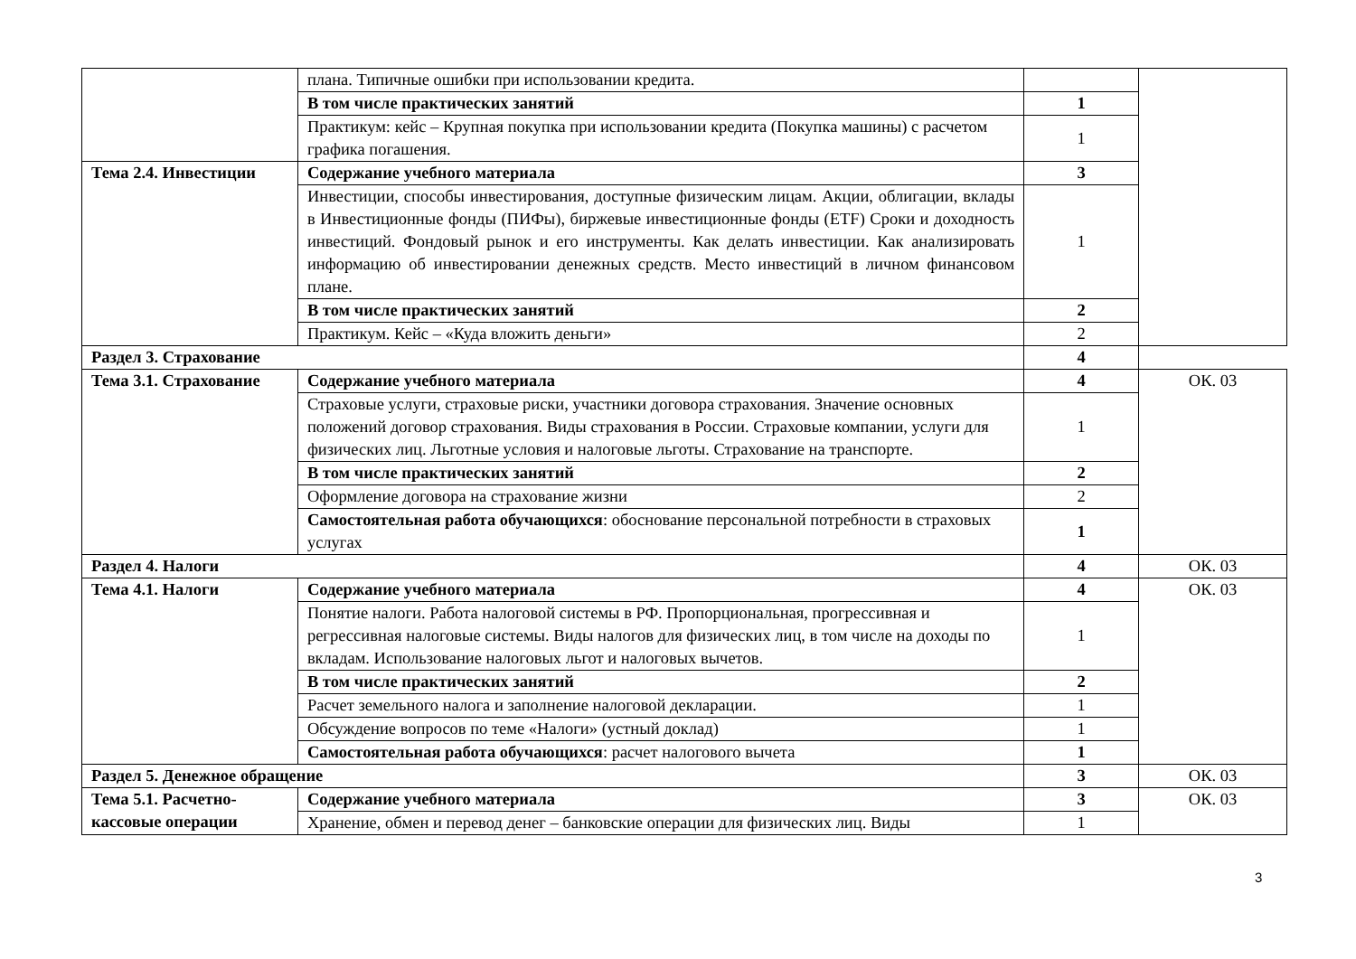| | плана. Типичные ошибки при использовании кредита. | | |
| | В том числе практических занятий | 1 | |
| | Практикум: кейс – Крупная покупка при использовании кредита (Покупка машины) с расчетом графика погашения. | 1 | |
| Тема 2.4. Инвестиции | Содержание учебного материала | 3 | |
| | Инвестиции, способы инвестирования, доступные физическим лицам. Акции, облигации, вклады в Инвестиционные фонды (ПИФы), биржевые инвестиционные фонды (ETF) Сроки и доходность инвестиций. Фондовый рынок и его инструменты. Как делать инвестиции. Как анализировать информацию об инвестировании денежных средств. Место инвестиций в личном финансовом плане. | 1 | |
| | В том числе практических занятий | 2 | |
| | Практикум. Кейс – «Куда вложить деньги» | 2 | |
| Раздел 3. Страхование | | 4 | |
| Тема 3.1. Страхование | Содержание учебного материала | 4 | ОК. 03 |
| | Страховые услуги, страховые риски, участники договора страхования. Значение основных положений договор страхования. Виды страхования в России. Страховые компании, услуги для физических лиц. Льготные условия и налоговые льготы. Страхование на транспорте. | 1 | |
| | В том числе практических занятий | 2 | |
| | Оформление договора на страхование жизни | 2 | |
| | Самостоятельная работа обучающихся : обоснование персональной потребности в страховых услугах | 1 | |
| Раздел 4. Налоги | | 4 | ОК. 03 |
| Тема 4.1. Налоги | Содержание учебного материала | 4 | ОК. 03 |
| | Понятие налоги. Работа налоговой системы в РФ. Пропорциональная, прогрессивная и регрессивная налоговые системы. Виды налогов для физических лиц, в том числе на доходы по вкладам. Использование налоговых льгот и налоговых вычетов. | 1 | |
| | В том числе практических занятий | 2 | |
| | Расчет земельного налога и заполнение налоговой декларации. | 1 | |
| | Обсуждение вопросов по теме «Налоги» (устный доклад) | 1 | |
| | Самостоятельная работа обучающихся : расчет налогового вычета | 1 | |
| Раздел 5. Денежное обращение | | 3 | ОК. 03 |
| Тема 5.1. Расчетно-кассовые операции | Содержание учебного материала | 3 | ОК. 03 |
| | Хранение, обмен и перевод денег – банковские операции для физических лиц. Виды | 1 | |
3